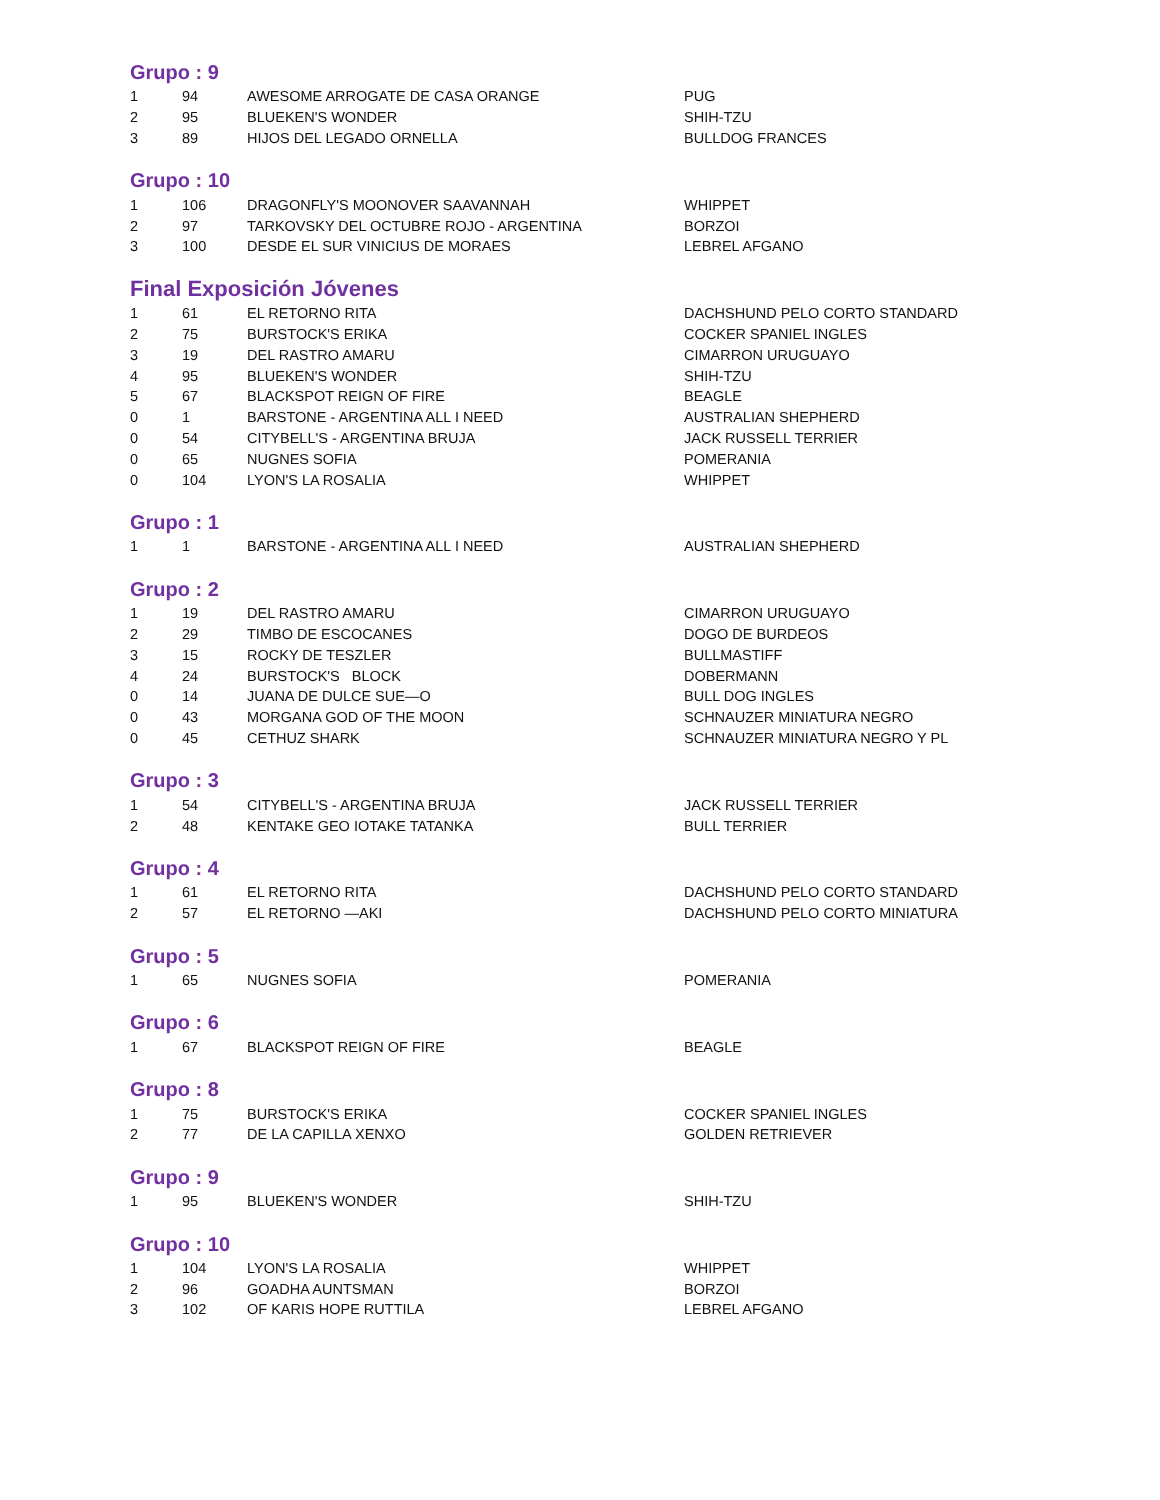Grupo : 9
| 1 | 94 | AWESOME ARROGATE DE CASA ORANGE | PUG |
| 2 | 95 | BLUEKEN'S WONDER | SHIH-TZU |
| 3 | 89 | HIJOS DEL LEGADO ORNELLA | BULLDOG FRANCES |
Grupo : 10
| 1 | 106 | DRAGONFLY'S MOONOVER SAAVANNAH | WHIPPET |
| 2 | 97 | TARKOVSKY DEL OCTUBRE ROJO - ARGENTINA | BORZOI |
| 3 | 100 | DESDE EL SUR VINICIUS DE MORAES | LEBREL AFGANO |
Final Exposición Jóvenes
| 1 | 61 | EL RETORNO RITA | DACHSHUND PELO CORTO STANDARD |
| 2 | 75 | BURSTOCK'S ERIKA | COCKER SPANIEL INGLES |
| 3 | 19 | DEL RASTRO AMARU | CIMARRON URUGUAYO |
| 4 | 95 | BLUEKEN'S WONDER | SHIH-TZU |
| 5 | 67 | BLACKSPOT REIGN OF FIRE | BEAGLE |
| 0 | 1 | BARSTONE - ARGENTINA ALL I NEED | AUSTRALIAN SHEPHERD |
| 0 | 54 | CITYBELL'S - ARGENTINA BRUJA | JACK RUSSELL TERRIER |
| 0 | 65 | NUGNES SOFIA | POMERANIA |
| 0 | 104 | LYON'S LA ROSALIA | WHIPPET |
Grupo : 1
| 1 | 1 | BARSTONE - ARGENTINA ALL I NEED | AUSTRALIAN SHEPHERD |
Grupo : 2
| 1 | 19 | DEL RASTRO AMARU | CIMARRON URUGUAYO |
| 2 | 29 | TIMBO DE ESCOCANES | DOGO DE BURDEOS |
| 3 | 15 | ROCKY DE TESZLER | BULLMASTIFF |
| 4 | 24 | BURSTOCK'S BLOCK | DOBERMANN |
| 0 | 14 | JUANA DE DULCE SUE—O | BULL DOG INGLES |
| 0 | 43 | MORGANA GOD OF THE MOON | SCHNAUZER MINIATURA NEGRO |
| 0 | 45 | CETHUZ SHARK | SCHNAUZER MINIATURA NEGRO Y PL |
Grupo : 3
| 1 | 54 | CITYBELL'S - ARGENTINA BRUJA | JACK RUSSELL TERRIER |
| 2 | 48 | KENTAKE GEO IOTAKE TATANKA | BULL TERRIER |
Grupo : 4
| 1 | 61 | EL RETORNO RITA | DACHSHUND PELO CORTO STANDARD |
| 2 | 57 | EL RETORNO —AKI | DACHSHUND PELO CORTO MINIATURA |
Grupo : 5
| 1 | 65 | NUGNES SOFIA | POMERANIA |
Grupo : 6
| 1 | 67 | BLACKSPOT REIGN OF FIRE | BEAGLE |
Grupo : 8
| 1 | 75 | BURSTOCK'S ERIKA | COCKER SPANIEL INGLES |
| 2 | 77 | DE LA CAPILLA XENXO | GOLDEN RETRIEVER |
Grupo : 9
| 1 | 95 | BLUEKEN'S WONDER | SHIH-TZU |
Grupo : 10
| 1 | 104 | LYON'S LA ROSALIA | WHIPPET |
| 2 | 96 | GOADHA AUNTSMAN | BORZOI |
| 3 | 102 | OF KARIS HOPE RUTTILA | LEBREL AFGANO |